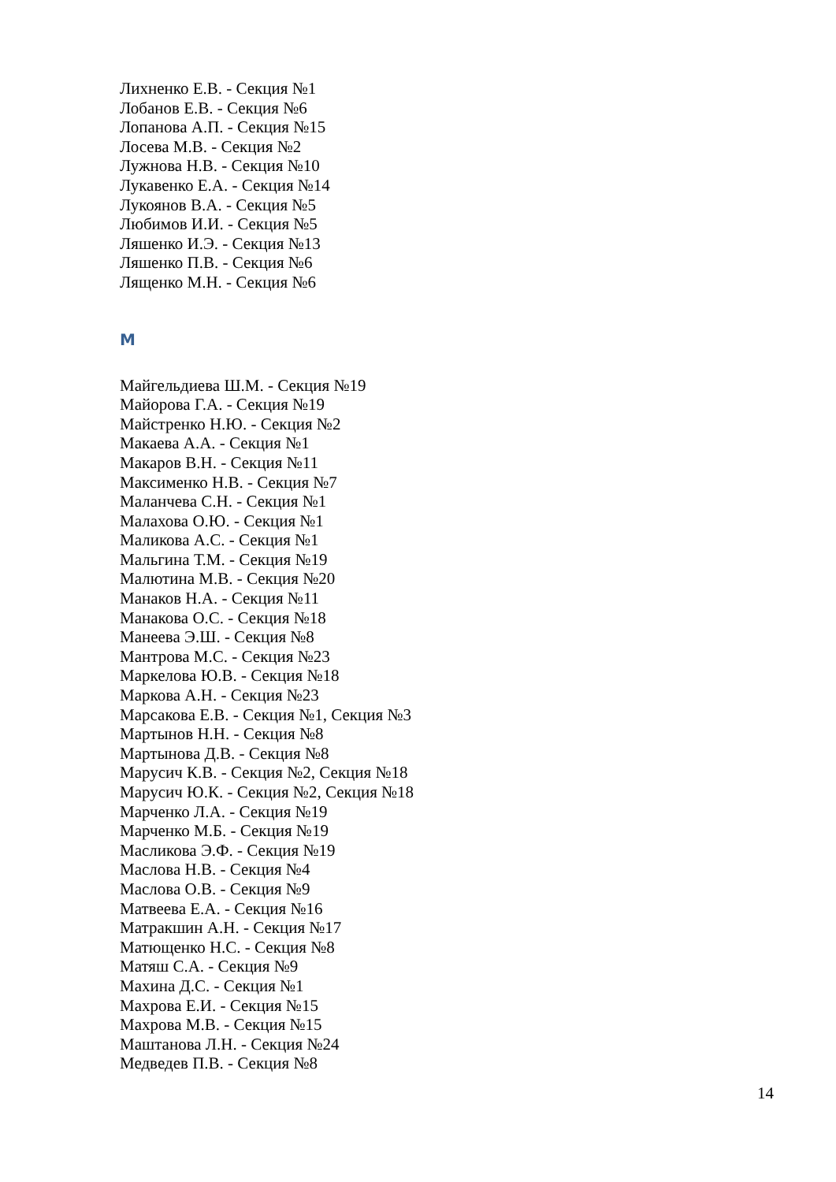Лихненко Е.В. - Секция №1
Лобанов Е.В. - Секция №6
Лопанова А.П. - Секция №15
Лосева М.В. - Секция №2
Лужнова Н.В. - Секция №10
Лукавенко Е.А. - Секция №14
Лукоянов В.А. - Секция №5
Любимов И.И. - Секция №5
Ляшенко И.Э. - Секция №13
Ляшенко П.В. - Секция №6
Лященко М.Н. - Секция №6
М
Майгельдиева Ш.М. - Секция №19
Майорова Г.А. - Секция №19
Майстренко Н.Ю. - Секция №2
Макаева А.А. - Секция №1
Макаров В.Н. - Секция №11
Максименко Н.В. - Секция №7
Маланчева С.Н. - Секция №1
Малахова О.Ю. - Секция №1
Маликова А.С. - Секция №1
Мальгина Т.М. - Секция №19
Малютина М.В. - Секция №20
Манаков Н.А. - Секция №11
Манакова О.С. - Секция №18
Манеева Э.Ш. - Секция №8
Мантрова М.С. - Секция №23
Маркелова Ю.В. - Секция №18
Маркова А.Н. - Секция №23
Марсакова Е.В. - Секция №1, Секция №3
Мартынов Н.Н. - Секция №8
Мартынова Д.В. - Секция №8
Марусич К.В. - Секция №2, Секция №18
Марусич Ю.К. - Секция №2, Секция №18
Марченко Л.А. - Секция №19
Марченко М.Б. - Секция №19
Масликова Э.Ф. - Секция №19
Маслова Н.В. - Секция №4
Маслова О.В. - Секция №9
Матвеева Е.А. - Секция №16
Матракшин А.Н. - Секция №17
Матющенко Н.С. - Секция №8
Матяш С.А. - Секция №9
Махина Д.С. - Секция №1
Махрова Е.И. - Секция №15
Махрова М.В. - Секция №15
Маштанова Л.Н. - Секция №24
Медведев П.В. - Секция №8
14